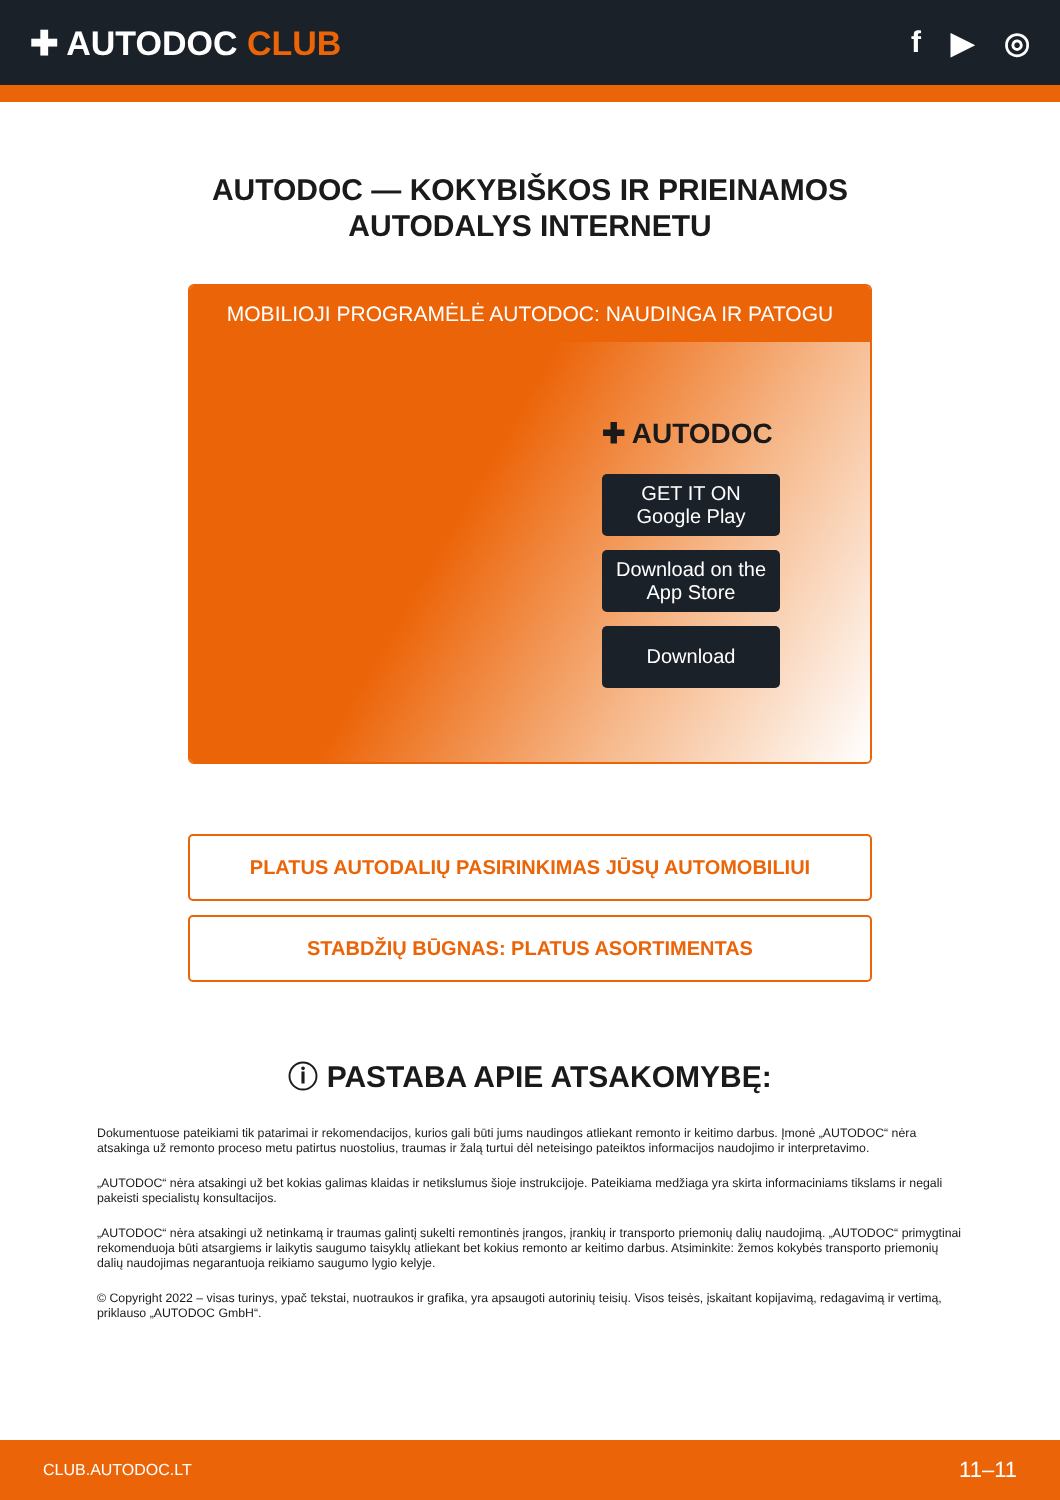✚ AUTODOC CLUB f ▶ ◎
AUTODOC — KOKYBIŠKOS IR PRIEINAMOS
AUTODALYS INTERNETU
MOBILIOJI PROGRAMĖLĖ AUTODOC: NAUDINGA IR PATOGU
✚ AUTODOC
GET IT ON
Google Play
Download on the
App Store
Download
PLATUS AUTODALIŲ PASIRINKIMAS JŪSŲ AUTOMOBILIUI
STABDŽIŲ BŪGNAS: PLATUS ASORTIMENTAS
ⓘ PASTABA APIE ATSAKOMYBĘ:
Dokumentuose pateikiami tik patarimai ir rekomendacijos, kurios gali būti jums naudingos atliekant remonto ir keitimo darbus. Įmonė „AUTODOC“ nėra atsakinga už remonto proceso metu patirtus nuostolius, traumas ir žalą turtui dėl neteisingo pateiktos informacijos naudojimo ir interpretavimo.
„AUTODOC“ nėra atsakingi už bet kokias galimas klaidas ir netikslumus šioje instrukcijoje. Pateikiama medžiaga yra skirta informaciniams tikslams ir negali pakeisti specialistų konsultacijos.
„AUTODOC“ nėra atsakingi už netinkamą ir traumas galintį sukelti remontinės įrangos, įrankių ir transporto priemonių dalių naudojimą. „AUTODOC“ primygtinai rekomenduoja būti atsargiems ir laikytis saugumo taisyklų atliekant bet kokius remonto ar keitimo darbus. Atsiminkite: žemos kokybės transporto priemonių dalių naudojimas negarantuoja reikiamo saugumo lygio kelyje.
© Copyright 2022 – visas turinys, ypač tekstai, nuotraukos ir grafika, yra apsaugoti autorinių teisių. Visos teisės, įskaitant kopijavimą, redagavimą ir vertimą, priklauso „AUTODOC GmbH“.
CLUB.AUTODOC.LT 11–11